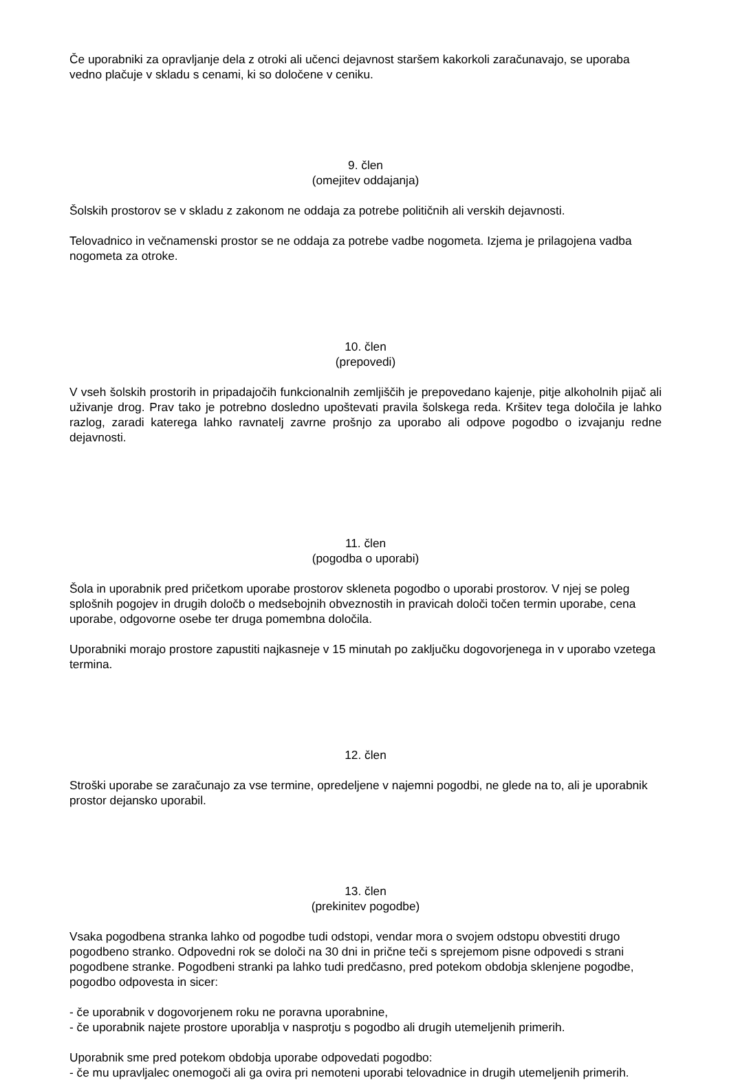Če uporabniki za opravljanje dela z otroki ali učenci dejavnost staršem kakorkoli zaračunavajo, se uporaba vedno plačuje v skladu s cenami, ki so določene v ceniku.
9. člen
(omejitev oddajanja)
Šolskih prostorov se v skladu z zakonom ne oddaja za potrebe političnih ali verskih dejavnosti.
Telovadnico in večnamenski prostor se ne oddaja za potrebe vadbe nogometa. Izjema je prilagojena vadba nogometa za otroke.
10. člen
(prepovedi)
V vseh šolskih prostorih in pripadajočih funkcionalnih zemljiščih je prepovedano kajenje, pitje alkoholnih pijač ali uživanje drog. Prav tako je potrebno dosledno upoštevati pravila šolskega reda. Kršitev tega določila je lahko razlog, zaradi katerega lahko ravnatelj zavrne prošnjo za uporabo ali odpove pogodbo o izvajanju redne dejavnosti.
11. člen
(pogodba o uporabi)
Šola in uporabnik pred pričetkom uporabe prostorov skleneta pogodbo o uporabi prostorov. V njej se poleg splošnih pogojev in drugih določb o medsebojnih obveznostih in pravicah določi točen termin uporabe, cena uporabe, odgovorne osebe ter druga pomembna določila.
Uporabniki morajo prostore zapustiti najkasneje v 15 minutah po zaključku dogovorjenega in v uporabo vzetega termina.
12. člen
Stroški uporabe se zaračunajo za vse termine, opredeljene v najemni pogodbi, ne glede na to, ali je uporabnik prostor dejansko uporabil.
13. člen
(prekinitev pogodbe)
Vsaka pogodbena stranka lahko od pogodbe tudi odstopi, vendar mora o svojem odstopu obvestiti drugo pogodbeno stranko. Odpovedni rok se določi na 30 dni in prične teči s sprejemom pisne odpovedi s strani pogodbene stranke. Pogodbeni stranki pa lahko tudi predčasno, pred potekom obdobja sklenjene pogodbe, pogodbo odpovesta in sicer:
- če uporabnik v dogovorjenem roku ne poravna uporabnine,
- če uporabnik najete prostore uporablja v nasprotju s pogodbo ali drugih utemeljenih primerih.
Uporabnik sme pred potekom obdobja uporabe odpovedati pogodbo:
- če mu upravljalec onemogoči ali ga ovira pri nemoteni uporabi telovadnice in drugih utemeljenih primerih.